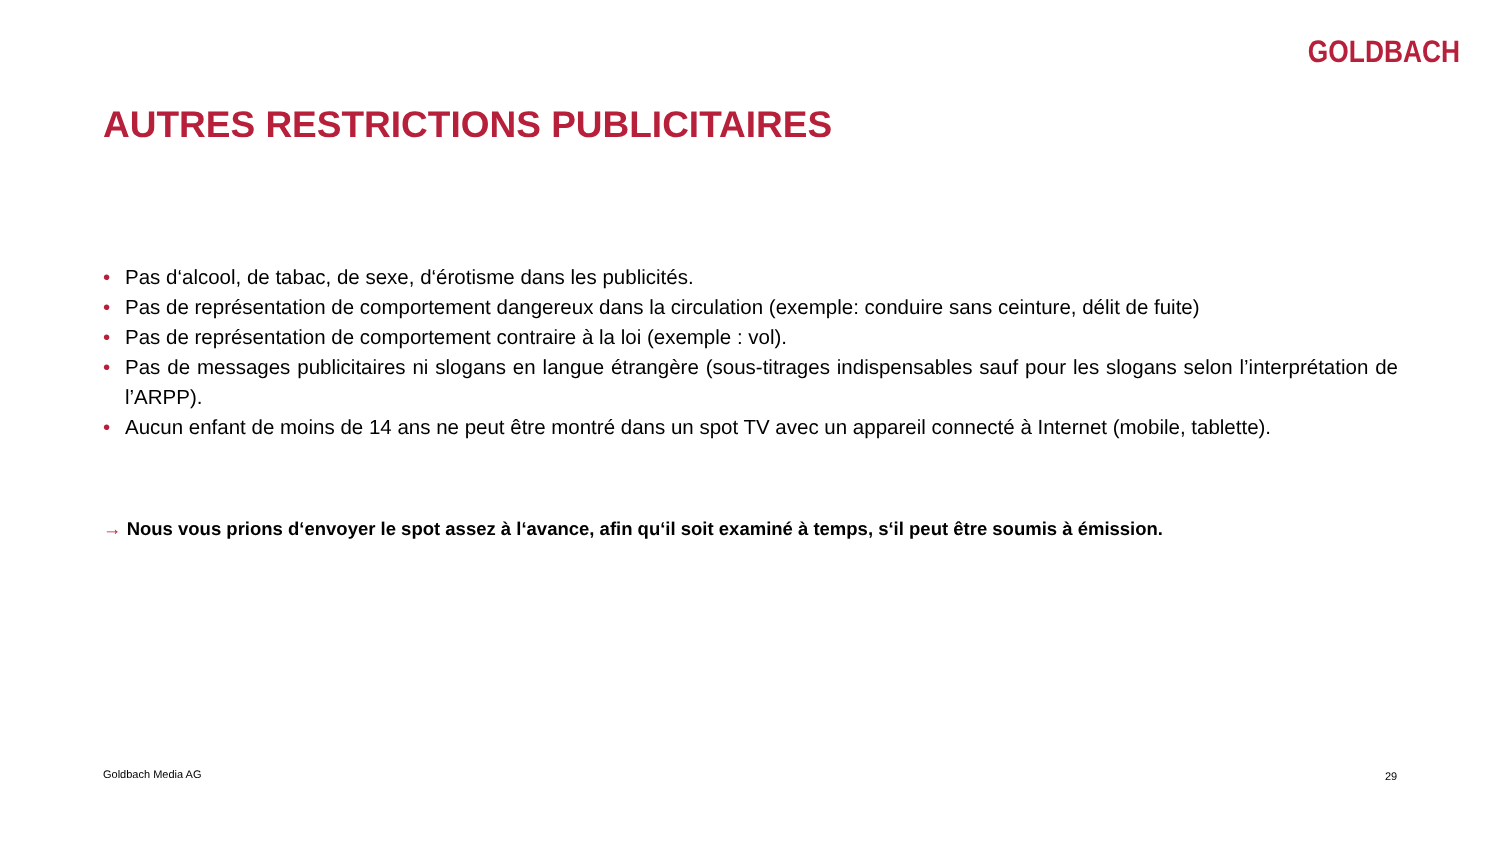GOLDBACH
AUTRES RESTRICTIONS PUBLICITAIRES
• Pas d‘alcool, de tabac, de sexe, d‘érotisme dans les publicités.
• Pas de représentation de comportement dangereux dans la circulation (exemple: conduire sans ceinture, délit de fuite)
• Pas de représentation de comportement contraire à la loi (exemple : vol).
• Pas de messages publicitaires ni slogans en langue étrangère (sous-titrages indispensables sauf pour les slogans selon l’interprétation de l’ARPP).
• Aucun enfant de moins de 14 ans ne peut être montré dans un spot TV avec un appareil connecté à Internet (mobile, tablette).
→ Nous vous prions d‘envoyer le spot assez à l‘avance, afin qu‘il soit examiné à temps, s‘il peut être soumis à émission.
Goldbach Media AG 29